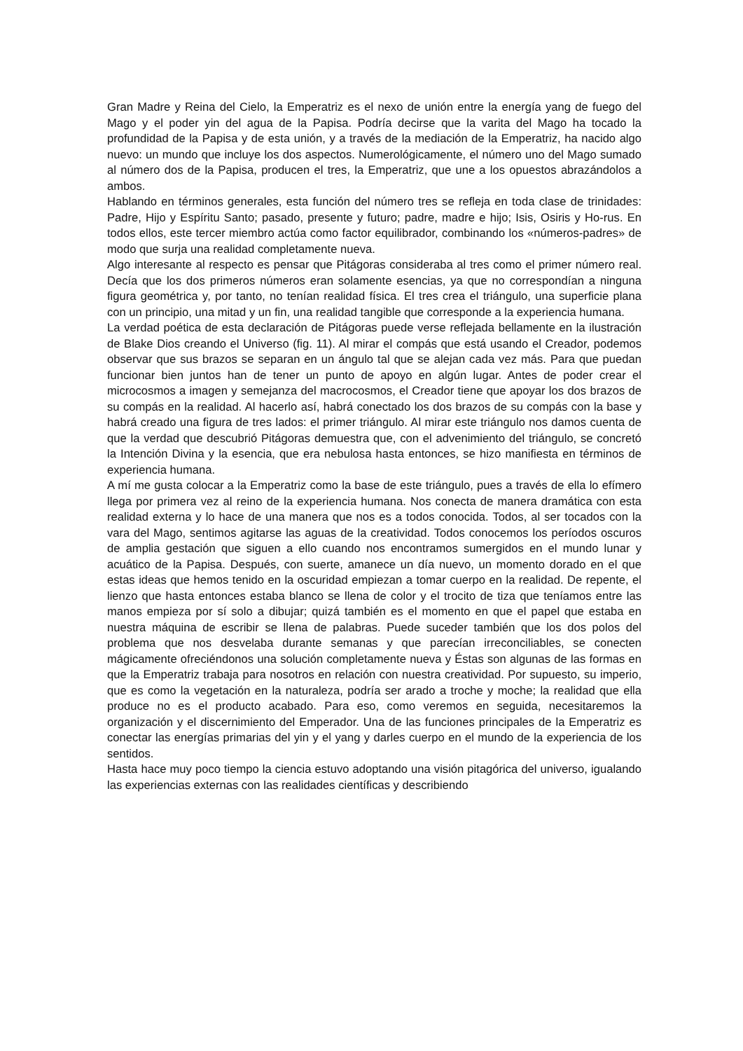Gran Madre y Reina del Cielo, la Emperatriz es el nexo de unión entre la energía yang de fuego del Mago y el poder yin del agua de la Papisa. Podría decirse que la varita del Mago ha tocado la profundidad de la Papisa y de esta unión, y a través de la mediación de la Emperatriz, ha nacido algo nuevo: un mundo que incluye los dos aspectos. Numerológicamente, el número uno del Mago sumado al número dos de la Papisa, producen el tres, la Emperatriz, que une a los opuestos abrazándolos a ambos.
Hablando en términos generales, esta función del número tres se refleja en toda clase de trinidades: Padre, Hijo y Espíritu Santo; pasado, presente y futuro; padre, madre e hijo; Isis, Osiris y Ho-rus. En todos ellos, este tercer miembro actúa como factor equilibrador, combinando los «números-padres» de modo que surja una realidad completamente nueva.
Algo interesante al respecto es pensar que Pitágoras consideraba al tres como el primer número real. Decía que los dos primeros números eran solamente esencias, ya que no correspondían a ninguna figura geométrica y, por tanto, no tenían realidad física. El tres crea el triángulo, una superficie plana con un principio, una mitad y un fin, una realidad tangible que corresponde a la experiencia humana.
La verdad poética de esta declaración de Pitágoras puede verse reflejada bellamente en la ilustración de Blake Dios creando el Universo (fig. 11). Al mirar el compás que está usando el Creador, podemos observar que sus brazos se separan en un ángulo tal que se alejan cada vez más. Para que puedan funcionar bien juntos han de tener un punto de apoyo en algún lugar. Antes de poder crear el microcosmos a imagen y semejanza del macrocosmos, el Creador tiene que apoyar los dos brazos de su compás en la realidad. Al hacerlo así, habrá conectado los dos brazos de su compás con la base y habrá creado una figura de tres lados: el primer triángulo. Al mirar este triángulo nos damos cuenta de que la verdad que descubrió Pitágoras demuestra que, con el advenimiento del triángulo, se concretó la Intención Divina y la esencia, que era nebulosa hasta entonces, se hizo manifiesta en términos de experiencia humana.
A mí me gusta colocar a la Emperatriz como la base de este triángulo, pues a través de ella lo efímero llega por primera vez al reino de la experiencia humana. Nos conecta de manera dramática con esta realidad externa y lo hace de una manera que nos es a todos conocida. Todos, al ser tocados con la vara del Mago, sentimos agitarse las aguas de la creatividad. Todos conocemos los períodos oscuros de amplia gestación que siguen a ello cuando nos encontramos sumergidos en el mundo lunar y acuático de la Papisa. Después, con suerte, amanece un día nuevo, un momento dorado en el que estas ideas que hemos tenido en la oscuridad empiezan a tomar cuerpo en la realidad. De repente, el lienzo que hasta entonces estaba blanco se llena de color y el trocito de tiza que teníamos entre las manos empieza por sí solo a dibujar; quizá también es el momento en que el papel que estaba en nuestra máquina de escribir se llena de palabras. Puede suceder también que los dos polos del problema que nos desvelaba durante semanas y que parecían irreconciliables, se conecten mágicamente ofreciéndonos una solución completamente nueva y Éstas son algunas de las formas en que la Emperatriz trabaja para nosotros en relación con nuestra creatividad. Por supuesto, su imperio, que es como la vegetación en la naturaleza, podría ser arado a troche y moche; la realidad que ella produce no es el producto acabado. Para eso, como veremos en seguida, necesitaremos la organización y el discernimiento del Emperador. Una de las funciones principales de la Emperatriz es conectar las energías primarias del yin y el yang y darles cuerpo en el mundo de la experiencia de los sentidos.
Hasta hace muy poco tiempo la ciencia estuvo adoptando una visión pitagórica del universo, igualando las experiencias externas con las realidades científicas y describiendo